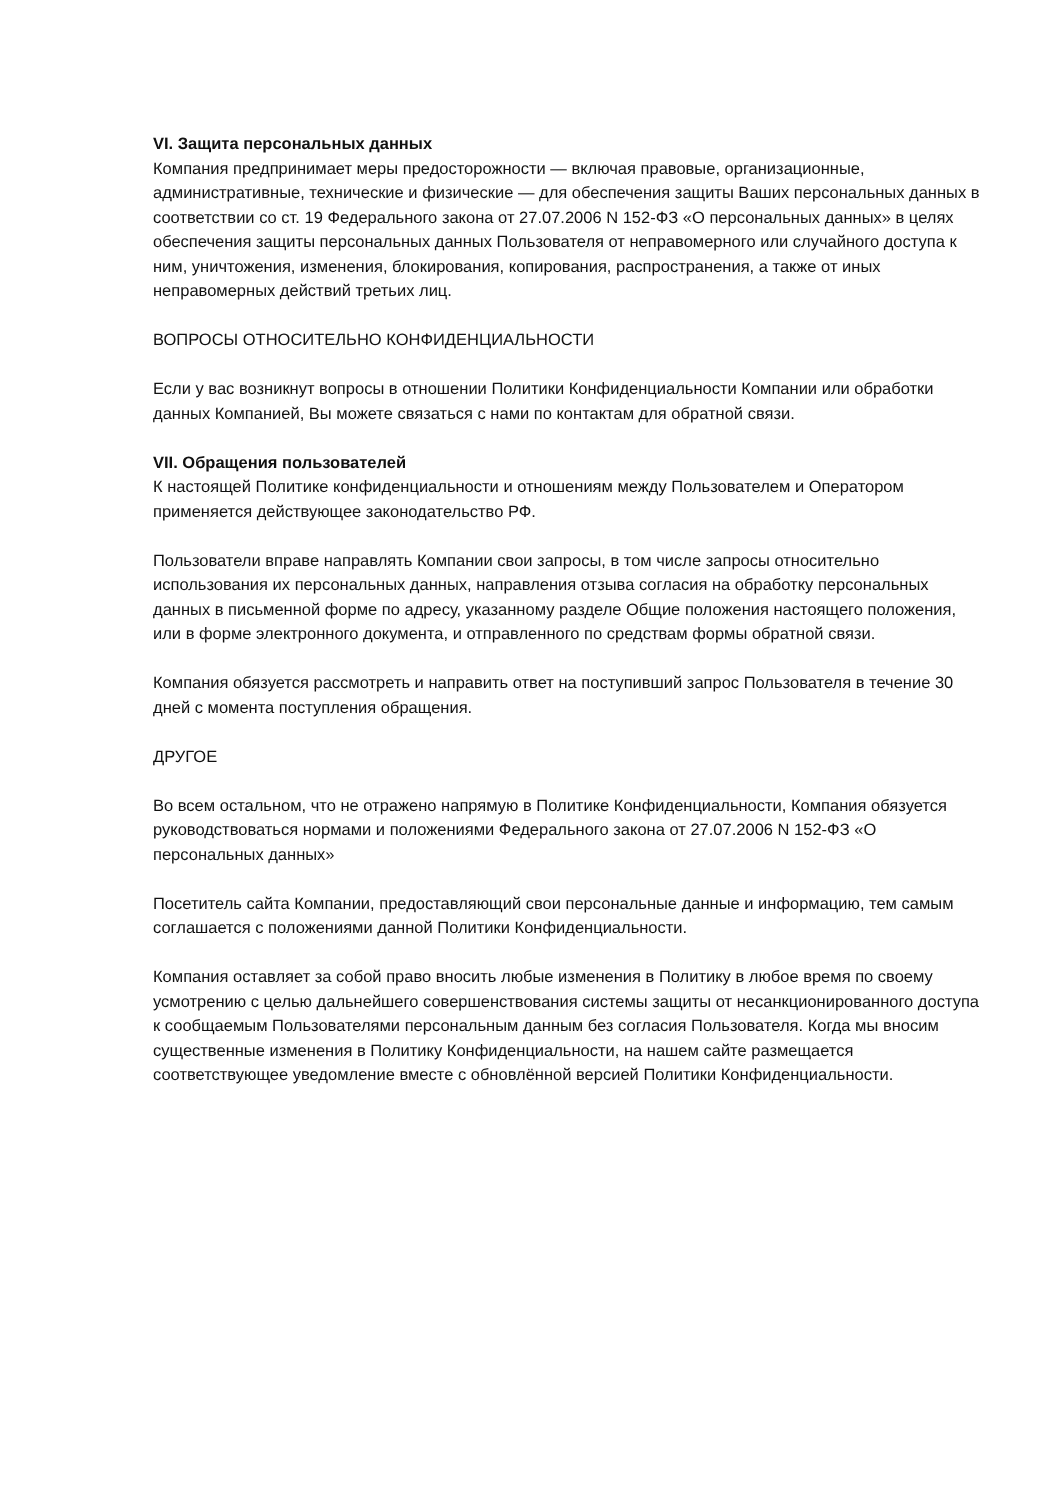VI. Защита персональных данных
Компания предпринимает меры предосторожности — включая правовые, организационные, административные, технические и физические — для обеспечения защиты Ваших персональных данных в соответствии со ст. 19 Федерального закона от 27.07.2006 N 152-ФЗ «О персональных данных» в целях обеспечения защиты персональных данных Пользователя от неправомерного или случайного доступа к ним, уничтожения, изменения, блокирования, копирования, распространения, а также от иных неправомерных действий третьих лиц.
ВОПРОСЫ ОТНОСИТЕЛЬНО КОНФИДЕНЦИАЛЬНОСТИ
Если у вас возникнут вопросы в отношении Политики Конфиденциальности Компании или обработки данных Компанией, Вы можете связаться с нами по контактам для обратной связи.
VII. Обращения пользователей
К настоящей Политике конфиденциальности и отношениям между Пользователем и Оператором применяется действующее законодательство РФ.
Пользователи вправе направлять Компании свои запросы, в том числе запросы относительно использования их персональных данных, направления отзыва согласия на обработку персональных данных в письменной форме по адресу, указанному разделе Общие положения настоящего положения, или в форме электронного документа, и отправленного по средствам формы обратной связи.
Компания обязуется рассмотреть и направить ответ на поступивший запрос Пользователя в течение 30 дней с момента поступления обращения.
ДРУГОЕ
Во всем остальном, что не отражено напрямую в Политике Конфиденциальности, Компания обязуется руководствоваться нормами и положениями Федерального закона от 27.07.2006 N 152-ФЗ «О персональных данных»
Посетитель сайта Компании, предоставляющий свои персональные данные и информацию, тем самым соглашается с положениями данной Политики Конфиденциальности.
Компания оставляет за собой право вносить любые изменения в Политику в любое время по своему усмотрению с целью дальнейшего совершенствования системы защиты от несанкционированного доступа к сообщаемым Пользователями персональным данным без согласия Пользователя. Когда мы вносим существенные изменения в Политику Конфиденциальности, на нашем сайте размещается соответствующее уведомление вместе с обновлённой версией Политики Конфиденциальности.